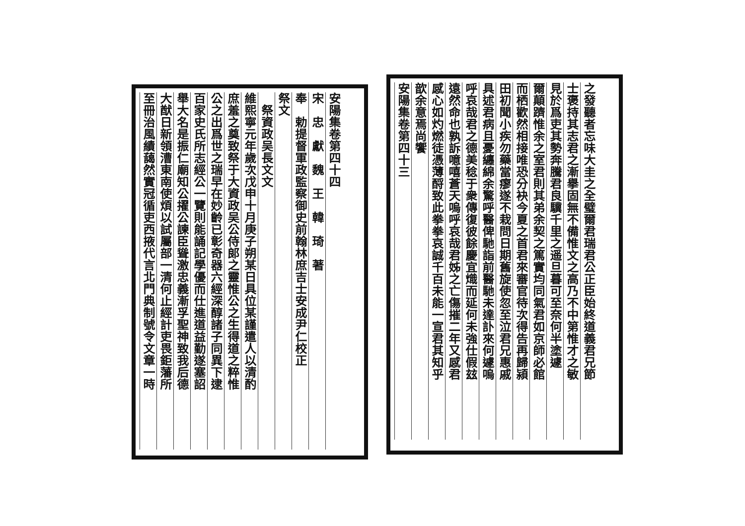之發聽者忘味大圭之全璧爾君瑞君公正臣始終道義君兄節
士褒持其志君之漸擧固無不備惟文之高乃不中第惟才之敏
見於爲吏其勢奔騰君良驥千里之遥旦暮可至奈何半塗遽
爾顛躋惟余之室君則其弟余契之篤實均同氣君如京師必館
而栖歡然相接唯恐分袂今夏之首君來審官待次得告再歸潁
田初聞小疾勿藥當瘳遂不栽問日期舊旋使忽至泣君兄惠戚
具述君病且憂纏綿余驚呼醫俾馳詣前醫馳未達訃來何遽嗚
呼哀哉君之德美稔于衆傳復彼餘慶宜熾而延何未強仕假玆
遠然命也孰訴噫嘻蒼天嗚呼哀哉君姊之亡傷摧二年又感君
感心如灼燃徒憑薄酹致此拳拳哀誠千百未能一宣君其知乎
歆余意焉尚饗
安陽集卷第四十三
安陽集卷第四十四
宋　忠　獻　魏　王　韓　琦　著
奉　勅提督軍政監察御史前翰林庶吉士安成尹仁校正
祭文
　祭資政吴長文文
維熙寧元年歲次戊申十月庚子朔某日具位某謹遣人以清酌
庶羞之奠致祭于大資政吴公侍郎之靈惟公之生得道之粹惟
公之出爲世之瑞早在妙齡已彰奇器六經深醇諸子同異下逮
百家史氏所志經公一覽則能誦記學優而仕進道益勤遂塞詔
舉大名是振仁廟知公擢公諫臣聳激忠義漸孚聖神致我后德
大猷日新領漕東南使煩以試屬部一清何止經計吏畏鉅藩所
至冊治風績藹然實冠循吏西掖代言北門典制號令文章一時